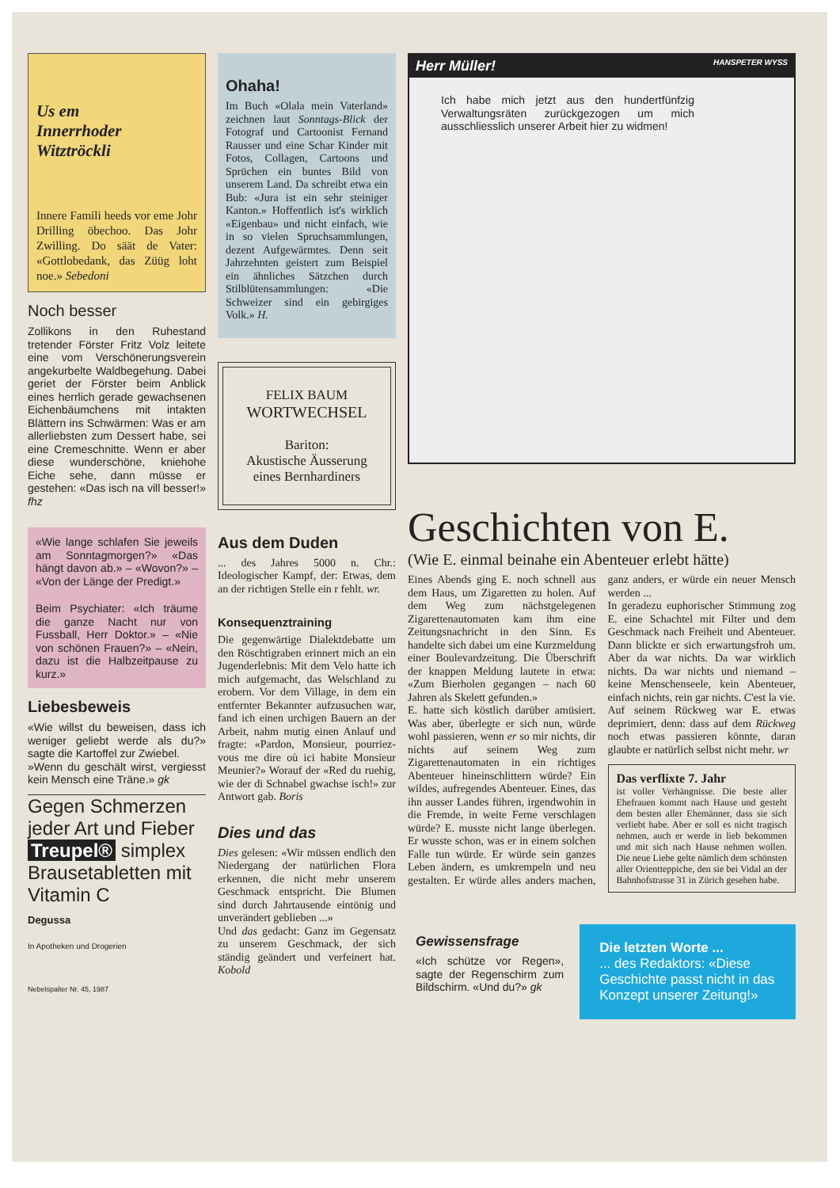Us em
Innerrhoder
Witztröckli
Innere Famili heeds vor eme Johr Drilling öbechoo. Das Johr Zwilling. Do säät de Vater: «Gottlobedank, das Züüg loht noe.» Sebedoni
Noch besser
Zollikons in den Ruhestand tretender Förster Fritz Volz leitete eine vom Verschönerungsverein angekurbelte Waldbegehung. Dabei geriet der Förster beim Anblick eines herrlich gerade gewachsenen Eichenbäumchens mit intakten Blättern ins Schwärmen: Was er am allerliebsten zum Dessert habe, sei eine Cremeschnitte. Wenn er aber diese wunderschöne, kniehohe Eiche sehe, dann müsse er gestehen: «Das isch na vill besser!» fhz
«Wie lange schlafen Sie jeweils am Sonntagmorgen?» «Das hängt davon ab.» – «Wovon?» – «Von der Länge der Predigt.»
Beim Psychiater: «Ich träume die ganze Nacht nur von Fussball, Herr Doktor.» – «Nie von schönen Frauen?» – «Nein, dazu ist die Halbzeitpause zu kurz.»
Liebesbeweis
«Wie willst du beweisen, dass ich weniger geliebt werde als du?» sagte die Kartoffel zur Zwiebel.
»Wenn du geschält wirst, vergiesst kein Mensch eine Träne.» gk
Gegen Schmerzen jeder Art und Fieber
Treupel® simplex
Brausetabletten mit Vitamin C
Degussa
In Apotheken und Drogerien
Nebelspalter Nr. 45, 1987
Ohaha!
Im Buch «Olala mein Vaterland» zeichnen laut Sonntags-Blick der Fotograf und Cartoonist Fernand Rausser und eine Schar Kinder mit Fotos, Collagen, Cartoons und Sprüchen ein buntes Bild von unserem Land. Da schreibt etwa ein Bub: «Jura ist ein sehr steiniger Kanton.» Hoffentlich ist's wirklich «Eigenbau» und nicht einfach, wie in so vielen Spruchsammlungen, dezent Aufgewärmtes. Denn seit Jahrzehnten geistert zum Beispiel ein ähnliches Sätzchen durch Stilblütensammlungen: «Die Schweizer sind ein gebirgiges Volk.» H.
FELIX BAUM
WORTWECHSEL
Bariton:
Akustische Äusserung eines Bernhardiners
Aus dem Duden
... des Jahres 5000 n. Chr.: Ideologischer Kampf, der: Etwas, dem an der richtigen Stelle ein r fehlt. wr.
Konsequenztraining
Die gegenwärtige Dialektdebatte um den Röschtigraben erinnert mich an ein Jugenderlebnis: Mit dem Velo hatte ich mich aufgemacht, das Welschland zu erobern. Vor dem Village, in dem ein entfernter Bekannter aufzusuchen war, fand ich einen urchigen Bauern an der Arbeit, nahm mutig einen Anlauf und fragte: «Pardon, Monsieur, pourriez-vous me dire où ici habite Monsieur Meunier?» Worauf der «Red du ruehig, wie der di Schnabel gwachse isch!» zur Antwort gab. Boris
Dies und das
Dies gelesen: «Wir müssen endlich den Niedergang der natürlichen Flora erkennen, die nicht mehr unserem Geschmack entspricht. Die Blumen sind durch Jahrtausende eintönig und unverändert geblieben ...»
Und das gedacht: Ganz im Gegensatz zu unserem Geschmack, der sich ständig geändert und verfeinert hat. Kobold
Herr Müller! HANSPETER WYSS
Ich habe mich jetzt aus den hundertfünfzig Verwaltungsräten zurückgezogen um mich ausschliesslich unserer Arbeit hier zu widmen!
Geschichten von E.
(Wie E. einmal beinahe ein Abenteuer erlebt hätte)
Eines Abends ging E. noch schnell aus dem Haus, um Zigaretten zu holen. Auf dem Weg zum nächstgelegenen Zigarettenautomaten kam ihm eine Zeitungsnachricht in den Sinn. Es handelte sich dabei um eine Kurzmeldung einer Boulevardzeitung. Die Überschrift der knappen Meldung lautete in etwa: «Zum Bierholen gegangen – nach 60 Jahren als Skelett gefunden.»
E. hatte sich köstlich darüber amüsiert. Was aber, überlegte er sich nun, würde wohl passieren, wenn er so mir nichts, dir nichts auf seinem Weg zum Zigarettenautomaten in ein richtiges Abenteuer hineinschlittern würde? Ein wildes, aufregendes Abenteuer. Eines, das ihn ausser Landes führen, irgendwohin in die Fremde, in weite Ferne verschlagen würde? E. musste nicht lange überlegen. Er wusste schon, was er in einem solchen Falle tun würde. Er würde sein ganzes Leben ändern, es umkrempeln und neu gestalten. Er würde alles anders machen, ganz anders, er würde ein neuer Mensch werden ...
In geradezu euphorischer Stimmung zog E. eine Schachtel mit Filter und dem Geschmack nach Freiheit und Abenteuer. Dann blickte er sich erwartungsfroh um. Aber da war nichts. Da war wirklich nichts. Da war nichts und niemand – keine Menschenseele, kein Abenteuer, einfach nichts, rein gar nichts. C'est la vie.
Auf seinem Rückweg war E. etwas deprimiert, denn: dass auf dem Rückweg noch etwas passieren könnte, daran glaubte er natürlich selbst nicht mehr. wr
Das verflixte 7. Jahr
ist voller Verhängnisse. Die beste aller Ehefrauen kommt nach Hause und gesteht dem besten aller Ehemänner, dass sie sich verliebt habe. Aber er soll es nicht tragisch nehmen, auch er werde in lieb bekommen und mit sich nach Hause nehmen wollen. Die neue Liebe gelte nämlich dem schönsten aller Orientteppiche, den sie bei Vidal an der Bahnhofstrasse 31 in Zürich gesehen habe.
Gewissensfrage
«Ich schütze vor Regen», sagte der Regenschirm zum Bildschirm. «Und du?» gk
Die letzten Worte ...
... des Redaktors: «Diese Geschichte passt nicht in das Konzept unserer Zeitung!»